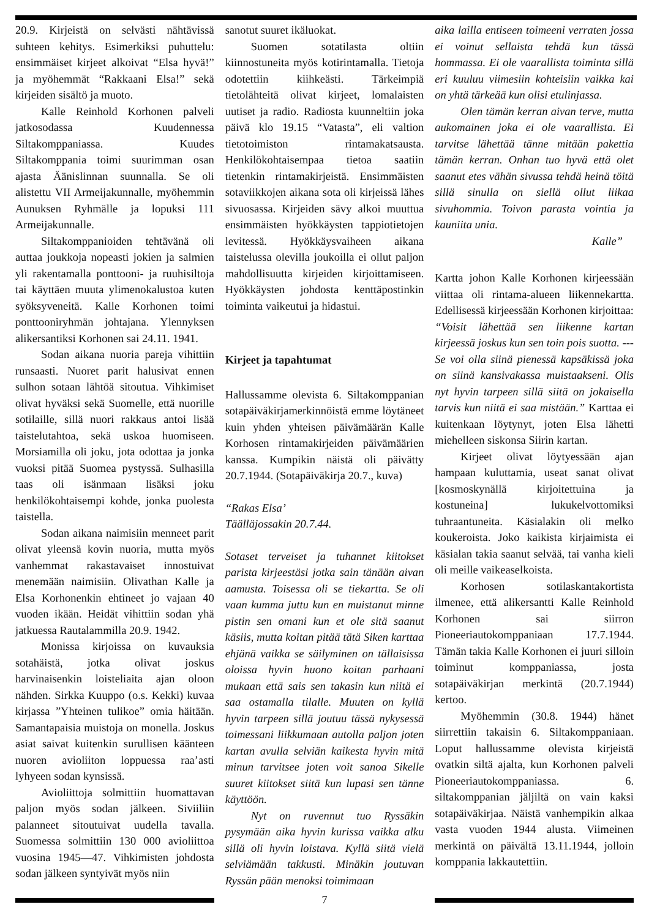20.9. Kirjeistä on selvästi nähtävissä suhteen kehitys. Esimerkiksi puhuttelu: ensimmäiset kirjeet alkoivat “Elsa hyvä!” ja myöhemmät “Rakkaani Elsa!” sekä kirjeiden sisältö ja muoto.
Kalle Reinhold Korhonen palveli jatkosodassa Kuudennessa Siltakomppaniassa. Kuudes Siltakomppania toimi suurimman osan ajasta Äänislinnan suunnalla. Se oli alistettu VII Armeijakunnalle, myöhemmin Aunuksen Ryhmälle ja lopuksi 111 Armeijakunnalle.
Siltakomppanioiden tehtävänä oli auttaa joukkoja nopeasti jokien ja salmien yli rakentamalla ponttooni- ja ruuhisiltoja tai käyttäen muuta ylimenokalustoa kuten syöksyveneitä. Kalle Korhonen toimi ponttooniryhmän johtajana. Ylennyksen alikersantiksi Korhonen sai 24.11. 1941.
Sodan aikana nuoria pareja vihittiin runsaasti. Nuoret parit halusivat ennen sulhon sotaan lähtöä sitoutua. Vihkimiset olivat hyväksi sekä Suomelle, että nuorille sotilaille, sillä nuori rakkaus antoi lisää taistelutahtoa, sekä uskoa huomiseen. Morsiamilla oli joku, jota odottaa ja jonka vuoksi pitää Suomea pystyssä. Sulhasilla taas oli isänmaan lisäksi joku henkilökohtaisempi kohde, jonka puolesta taistella.
Sodan aikana naimisiin menneet parit olivat yleensä kovin nuoria, mutta myös vanhemmat rakastavaiset innostuivat menemään naimisiin. Olivathan Kalle ja Elsa Korhonenkin ehtineet jo vajaan 40 vuoden ikään. Heidät vihittiin sodan yhä jatkuessa Rautalammilla 20.9. 1942.
Monissa kirjoissa on kuvauksia sotahäistä, jotka olivat joskus harvinaisenkin loisteliaita ajan oloon nähden. Sirkka Kuuppo (o.s. Kekki) kuvaa kirjassa ”Yhteinen tulikoe” omia häitään. Samantapaisia muistoja on monella. Joskus asiat saivat kuitenkin surullisen käänteen nuoren avioliiton loppuessa raa’asti lyhyeen sodan kynsissä.
Avioliittoja solmittiin huomattavan paljon myös sodan jälkeen. Siviiliin palanneet sitoutuivat uudella tavalla. Suomessa solmittiin 130 000 avioliittoa vuosina 1945—47. Vihkimisten johdosta sodan jälkeen syntyivät myös niin
sanotut suuret ikäluokat.
Suomen sotatilasta oltiin kiinnostuneita myös kotirintamalla. Tietoja odotettiin kiihkeästi. Tärkeimpiä tietolähteitä olivat kirjeet, lomalaisten uutiset ja radio. Radiosta kuunneltiin joka päivä klo 19.15 “Vatasta”, eli valtion tietotoimiston rintamakatsausta. Henkilökohtaisempaa tietoa saatiin tietenkin rintamakirjeistä. Ensimmäisten sotaviikkojen aikana sota oli kirjeissä lähes sivuosassa. Kirjeiden sävy alkoi muuttua ensimmäisten hyökkäysten tappiotietojen levitessä. Hyökkäysvaiheen aikana taistelussa olevilla joukoilla ei ollut paljon mahdollisuutta kirjeiden kirjoittamiseen. Hyökkäysten johdosta kenttäpostinkin toiminta vaikeutui ja hidastui.
Kirjeet ja tapahtumat
Hallussamme olevista 6. Siltakomppanian sotapäiväkirjamerkinnöistä emme löytäneet kuin yhden yhteisen päivämäärän Kalle Korhosen rintamakirjeiden päivämäärien kanssa. Kumpikin näistä oli päivätty 20.7.1944. (Sotapäiväkirja 20.7., kuva)
“Rakas Elsa’
Täälläjossakin 20.7.44.
Sotaset terveiset ja tuhannet kiitokset parista kirjeestäsi jotka sain tänään aivan aamusta. Toisessa oli se tiekartta. Se oli vaan kumma juttu kun en muistanut minne pistin sen omani kun et ole sitä saanut käsiis, mutta koitan pitää tätä Siken karttaa ehjänä vaikka se säilyminen on tällaisissa oloissa hyvin huono koitan parhaani mukaan että sais sen takasin kun niitä ei saa ostamalla tilalle. Muuten on kyllä hyvin tarpeen sillä joutuu tässä nykysessä toimessani liikkumaan autolla paljon joten kartan avulla selviän kaikesta hyvin mitä minun tarvitsee joten voit sanoa Sikelle suuret kiitokset siitä kun lupasi sen tänne käyttöön.
Nyt on ruvennut tuo Ryssäkin pysymään aika hyvin kurissa vaikka alku sillä oli hyvin loistava. Kyllä siitä vielä selviämään takkusti. Minäkin joutuvan Ryssän pään menoksi toimimaan
aika lailla entiseen toimeeni verraten jossa ei voinut sellaista tehdä kun tässä hommassa. Ei ole vaarallista toiminta sillä eri kuuluu viimesiin kohteisiin vaikka kai on yhtä tärkeää kun olisi etulinjassa.
Olen tämän kerran aivan terve, mutta aukomainen joka ei ole vaarallista. Ei tarvitse lähettää tänne mitään pakettia tämän kerran. Onhan tuo hyvä että olet saanut etes vähän sivussa tehdä heinä töitä sillä sinulla on siellä ollut liikaa sivuhommia. Toivon parasta vointia ja kauniita unia.
Kalle”
Kartta johon Kalle Korhonen kirjeessään viittaa oli rintama-alueen liikennekartta. Edellisessä kirjeessään Korhonen kirjoittaa: “Voisit lähettää sen liikenne kartan kirjeessä joskus kun sen toin pois suotta. --- Se voi olla siinä pienessä kapsäkissä joka on siinä kansivakassa muistaakseni. Olis nyt hyvin tarpeen sillä siitä on jokaisella tarvis kun niitä ei saa mistään.” Karttaa ei kuitenkaan löytynyt, joten Elsa lähetti miehelleen siskonsa Siirin kartan.
Kirjeet olivat löytyessään ajan hampaan kuluttamia, useat sanat olivat [kosmoskynällä kirjoitettuina ja kostuneina] lukukelvottomiksi tuhraantuneita. Käsialakin oli melko koukeroista. Joko kaikista kirjaimista ei käsialan takia saanut selvää, tai vanha kieli oli meille vaikeaselkoista.
Korhosen sotilaskantakortista ilmenee, että alikersantti Kalle Reinhold Korhonen sai siirron Pioneeriautokomppaniaan 17.7.1944. Tämän takia Kalle Korhonen ei juuri silloin toiminut komppaniassa, josta sotapäiväkirjan merkintä (20.7.1944) kertoo.
Myöhemmin (30.8. 1944) hänet siirrettiin takaisin 6. Siltakomppaniaan. Loput hallussamme olevista kirjeistä ovatkin siltä ajalta, kun Korhonen palveli Pioneeriautokomppaniassa. 6. siltakomppanian jäljiltä on vain kaksi sotapäiväkirjaa. Näistä vanhempikin alkaa vasta vuoden 1944 alusta. Viimeinen merkintä on päivältä 13.11.1944, jolloin komppania lakkautettiin.
7